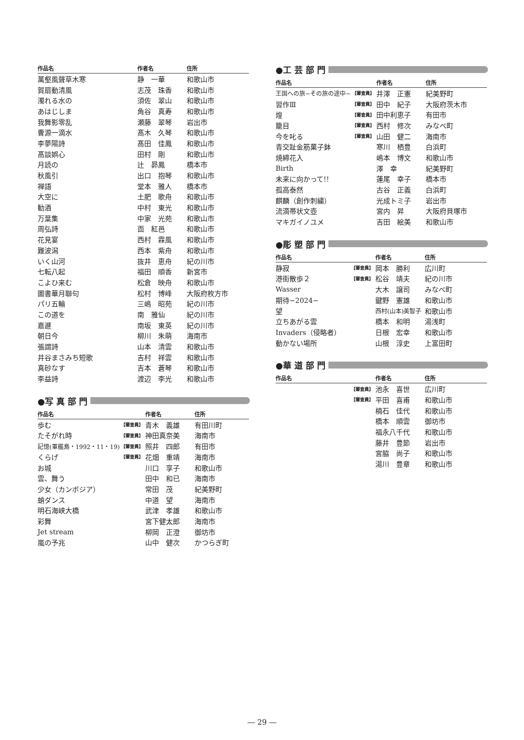| 作品名 | | 作者名 | 住所 |
| --- | --- | --- | --- |
| 萬壑風聲草木寒 | | 静 一華 | 和歌山市 |
| 賀扇動清風 | | 志茂 珠香 | 和歌山市 |
| 濁れる水の | | 須佐 翠山 | 和歌山市 |
| あはじしま | | 角谷 真寿 | 和歌山市 |
| 我舞影零乱 | | 瀬藤 翠琴 | 岩出市 |
| 曹源一滴水 | | 髙木 久琴 | 和歌山市 |
| 李夢陽詩 | | 髙田 佳鳳 | 和歌山市 |
| 髙談娯心 | | 田村 剛 | 和歌山市 |
| 月読の | | 辻 昴鳳 | 橋本市 |
| 秋風引 | | 出口 抱琴 | 和歌山市 |
| 禅語 | | 堂本 雅人 | 橋本市 |
| 大空に | | 土肥 歌舟 | 和歌山市 |
| 勧酒 | | 中村 東光 | 和歌山市 |
| 万葉集 | | 中家 光苑 | 和歌山市 |
| 周弘詩 | | 靣 紅邑 | 和歌山市 |
| 花見宴 | | 西村 霖風 | 和歌山市 |
| 難波潟 | | 西本 紫舟 | 和歌山市 |
| いく山河 | | 抜井 恵舟 | 紀の川市 |
| 七転八起 | | 福田 順香 | 新宮市 |
| こよひ来む | | 松倉 映舟 | 和歌山市 |
| 圖書華月聯句 | | 松村 博峰 | 大阪府枚方市 |
| パリ五輪 | | 三嶋 昭苑 | 紀の川市 |
| この道を | | 南 雅仙 | 紀の川市 |
| 嘉遯 | | 南坂 東英 | 紀の川市 |
| 朝日今 | | 柳川 朱萌 | 海南市 |
| 張謂詩 | | 山本 清雲 | 和歌山市 |
| 井谷まさみち短歌 | | 吉村 祥雲 | 和歌山市 |
| 真砂なす | | 吉本 蒼琴 | 和歌山市 |
| 李益詩 | | 渡辺 李光 | 和歌山市 |
●写 真 部 門
| 作品名 | | 作者名 | 住所 |
| --- | --- | --- | --- |
| 歩む | 【審査員】 | 青木 義雄 | 有田川町 |
| たそがれ時 | 【審査員】 | 神田真奈美 | 海南市 |
| 記憶(軍艦島・1992・11・19) | 【審査員】 | 照井 四郎 | 有田市 |
| くらげ | 【審査員】 | 花畑 重靖 | 海南市 |
| お城 | | 川口 享子 | 和歌山市 |
| 雲、舞う | | 田中 和已 | 海南市 |
| 少女（カンボジア） | | 常田 茂 | 紀美野町 |
| 蛸ダンス | | 中道 望 | 海南市 |
| 明石海峡大橋 | | 武津 孝雄 | 和歌山市 |
| 彩舞 | | 宮下健太郎 | 海南市 |
| Jet stream | | 柳岡 正澄 | 御坊市 |
| 嵐の予兆 | | 山中 健次 | かつらぎ町 |
●工 芸 部 門
| 作品名 | | 作者名 | 住所 |
| --- | --- | --- | --- |
| 王国への旅−その旅の途中− | 【審査員】 | 井澤 正憲 | 紀美野町 |
| 習作Ⅲ | 【審査員】 | 田中 紀子 | 大阪府茨木市 |
| 煌 | 【審査員】 | 田中利恵子 | 有田市 |
| 籠目 | 【審査員】 | 西村 修次 | みなべ町 |
| 今を叱る | 【審査員】 | 山田 健二 | 海南市 |
| 青交趾金筋菓子鉢 | | 寒川 栖豊 | 白浜町 |
| 焼締花入 | | 嶋本 博文 | 和歌山市 |
| Birth | | 澤 幸 | 紀美野町 |
| 未来に向かって!! | | 蓮尾 幸子 | 橋本市 |
| 孤高泰然 | | 古谷 正義 | 白浜町 |
| 麒麟（創作刺繍） | | 光成トミ子 | 岩出市 |
| 流滴帯状文壺 | | 宮内 昇 | 大阪府貝塚市 |
| マキガイノユメ | | 吉田 絵美 | 和歌山市 |
●彫 塑 部 門
| 作品名 | | 作者名 | 住所 |
| --- | --- | --- | --- |
| 静寂 | 【審査員】 | 岡本 勝利 | 広川町 |
| 港街散歩２ | 【審査員】 | 松谷 靖夫 | 紀の川市 |
| Wasser | | 大木 譲司 | みなべ町 |
| 期待−2024− | | 鍵野 憲雄 | 和歌山市 |
| 望 | | 西村(山本)美智子 | 和歌山市 |
| 立ちあがる雲 | | 橋本 和明 | 湯浅町 |
| Invaders（侵略者） | | 日根 宏幸 | 和歌山市 |
| 動かない場所 | | 山根 淳史 | 上富田町 |
●華 道 部 門
| 作品名 | | 作者名 | 住所 |
| --- | --- | --- | --- |
| | 【審査員】 | 池永 喜世 | 広川町 |
| | 【審査員】 | 平田 喜甫 | 和歌山市 |
| | | 楠石 佳代 | 和歌山市 |
| | | 橋本 順雲 | 御坊市 |
| | | 福永八千代 | 和歌山市 |
| | | 藤井 豊節 | 岩出市 |
| | | 宮脇 尚子 | 和歌山市 |
| | | 湯川 豊章 | 和歌山市 |
― 29 ―